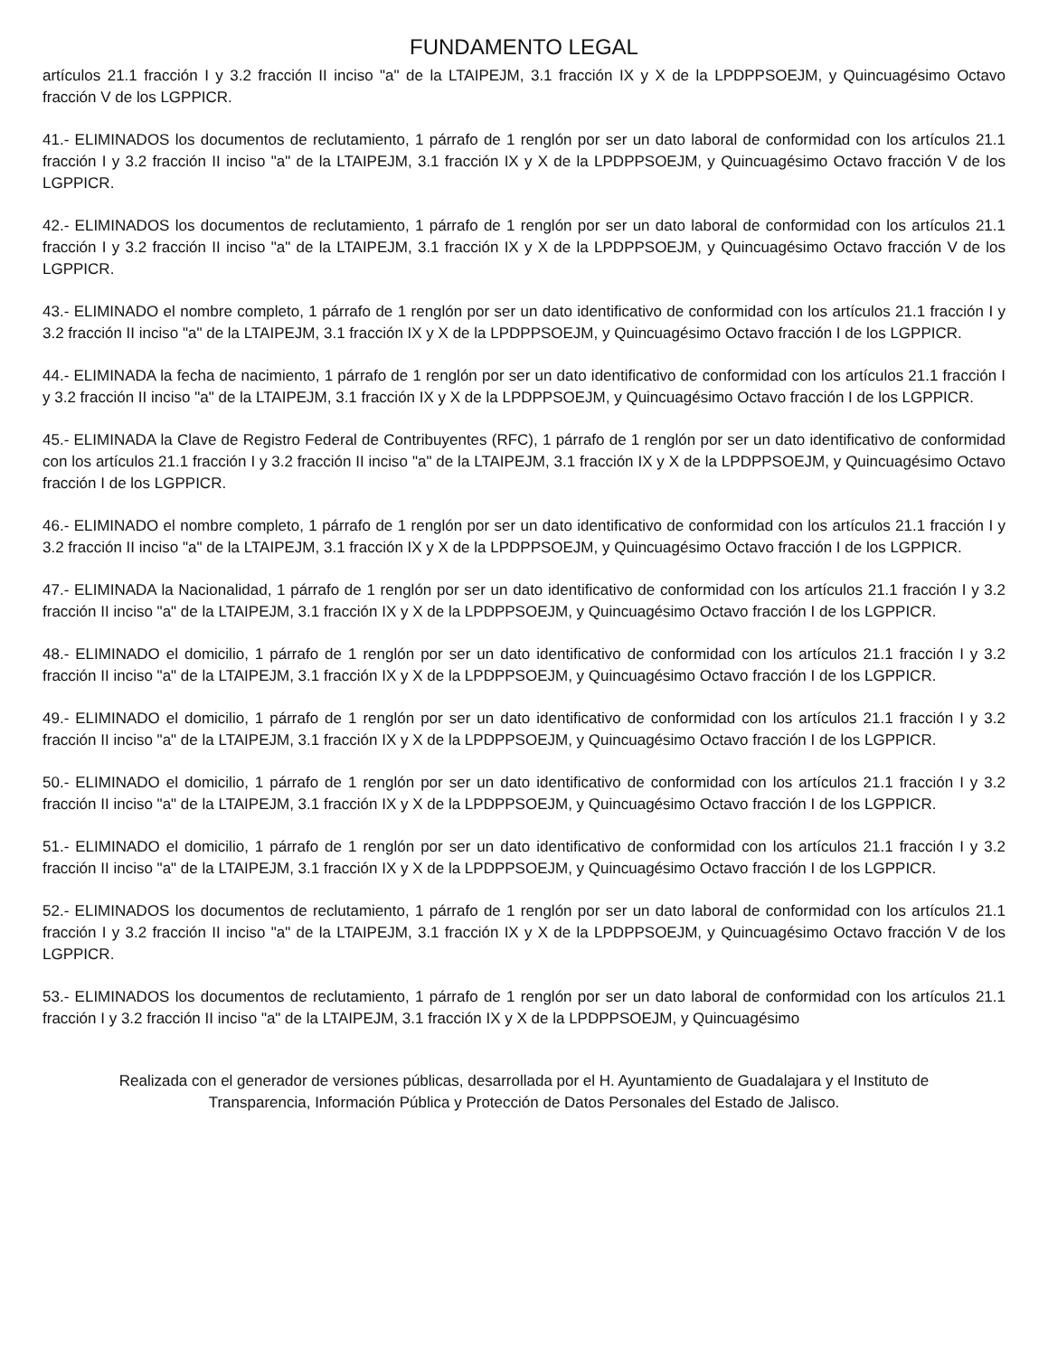FUNDAMENTO LEGAL
artículos 21.1 fracción I y 3.2 fracción II inciso "a" de la LTAIPEJM, 3.1 fracción IX y X de la LPDPPSOEJM, y Quincuagésimo Octavo fracción V de los LGPPICR.
41.- ELIMINADOS los documentos de reclutamiento, 1 párrafo de 1 renglón por ser un dato laboral de conformidad con los artículos 21.1 fracción I y 3.2 fracción II inciso "a" de la LTAIPEJM, 3.1 fracción IX y X de la LPDPPSOEJM, y Quincuagésimo Octavo fracción V de los LGPPICR.
42.- ELIMINADOS los documentos de reclutamiento, 1 párrafo de 1 renglón por ser un dato laboral de conformidad con los artículos 21.1 fracción I y 3.2 fracción II inciso "a" de la LTAIPEJM, 3.1 fracción IX y X de la LPDPPSOEJM, y Quincuagésimo Octavo fracción V de los LGPPICR.
43.- ELIMINADO el nombre completo, 1 párrafo de 1 renglón por ser un dato identificativo de conformidad con los artículos 21.1 fracción I y 3.2 fracción II inciso "a" de la LTAIPEJM, 3.1 fracción IX y X de la LPDPPSOEJM, y Quincuagésimo Octavo fracción I de los LGPPICR.
44.- ELIMINADA la fecha de nacimiento, 1 párrafo de 1 renglón por ser un dato identificativo de conformidad con los artículos 21.1 fracción I y 3.2 fracción II inciso "a" de la LTAIPEJM, 3.1 fracción IX y X de la LPDPPSOEJM, y Quincuagésimo Octavo fracción I de los LGPPICR.
45.- ELIMINADA la Clave de Registro Federal de Contribuyentes (RFC), 1 párrafo de 1 renglón por ser un dato identificativo de conformidad con los artículos 21.1 fracción I y 3.2 fracción II inciso "a" de la LTAIPEJM, 3.1 fracción IX y X de la LPDPPSOEJM, y Quincuagésimo Octavo fracción I de los LGPPICR.
46.- ELIMINADO el nombre completo, 1 párrafo de 1 renglón por ser un dato identificativo de conformidad con los artículos 21.1 fracción I y 3.2 fracción II inciso "a" de la LTAIPEJM, 3.1 fracción IX y X de la LPDPPSOEJM, y Quincuagésimo Octavo fracción I de los LGPPICR.
47.- ELIMINADA la Nacionalidad, 1 párrafo de 1 renglón por ser un dato identificativo de conformidad con los artículos 21.1 fracción I y 3.2 fracción II inciso "a" de la LTAIPEJM, 3.1 fracción IX y X de la LPDPPSOEJM, y Quincuagésimo Octavo fracción I de los LGPPICR.
48.- ELIMINADO el domicilio, 1 párrafo de 1 renglón por ser un dato identificativo de conformidad con los artículos 21.1 fracción I y 3.2 fracción II inciso "a" de la LTAIPEJM, 3.1 fracción IX y X de la LPDPPSOEJM, y Quincuagésimo Octavo fracción I de los LGPPICR.
49.- ELIMINADO el domicilio, 1 párrafo de 1 renglón por ser un dato identificativo de conformidad con los artículos 21.1 fracción I y 3.2 fracción II inciso "a" de la LTAIPEJM, 3.1 fracción IX y X de la LPDPPSOEJM, y Quincuagésimo Octavo fracción I de los LGPPICR.
50.- ELIMINADO el domicilio, 1 párrafo de 1 renglón por ser un dato identificativo de conformidad con los artículos 21.1 fracción I y 3.2 fracción II inciso "a" de la LTAIPEJM, 3.1 fracción IX y X de la LPDPPSOEJM, y Quincuagésimo Octavo fracción I de los LGPPICR.
51.- ELIMINADO el domicilio, 1 párrafo de 1 renglón por ser un dato identificativo de conformidad con los artículos 21.1 fracción I y 3.2 fracción II inciso "a" de la LTAIPEJM, 3.1 fracción IX y X de la LPDPPSOEJM, y Quincuagésimo Octavo fracción I de los LGPPICR.
52.- ELIMINADOS los documentos de reclutamiento, 1 párrafo de 1 renglón por ser un dato laboral de conformidad con los artículos 21.1 fracción I y 3.2 fracción II inciso "a" de la LTAIPEJM, 3.1 fracción IX y X de la LPDPPSOEJM, y Quincuagésimo Octavo fracción V de los LGPPICR.
53.- ELIMINADOS los documentos de reclutamiento, 1 párrafo de 1 renglón por ser un dato laboral de conformidad con los artículos 21.1 fracción I y 3.2 fracción II inciso "a" de la LTAIPEJM, 3.1 fracción IX y X de la LPDPPSOEJM, y Quincuagésimo
Realizada con el generador de versiones públicas, desarrollada por el H. Ayuntamiento de Guadalajara y el Instituto de Transparencia, Información Pública y Protección de Datos Personales del Estado de Jalisco.